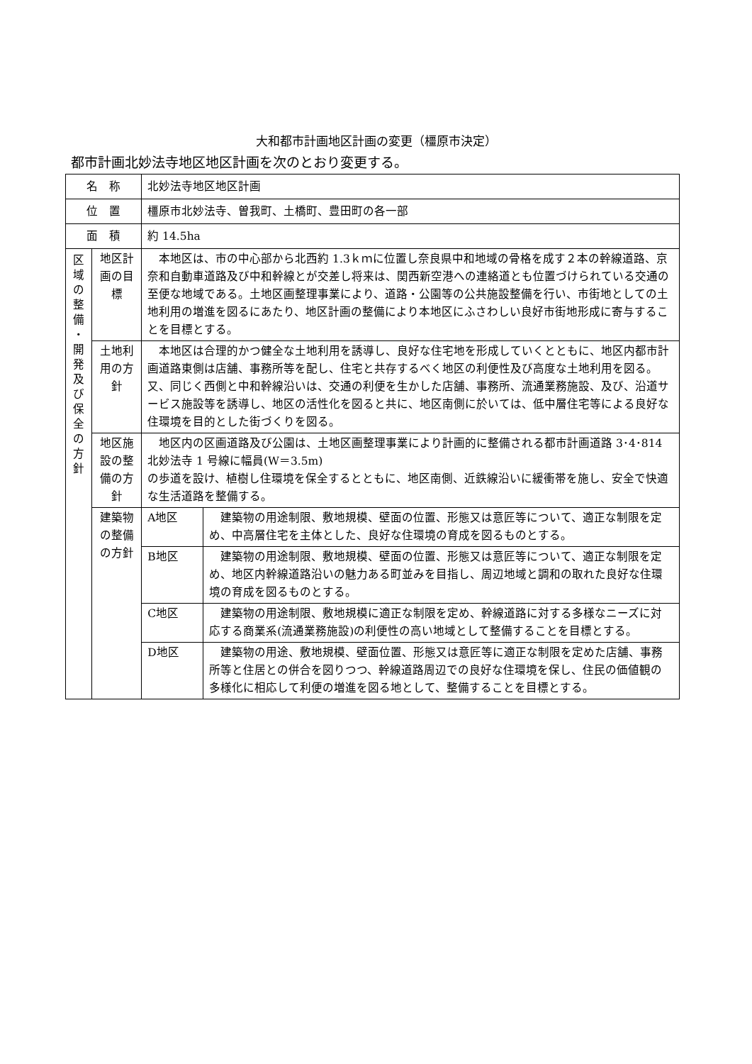大和都市計画地区計画の変更（橿原市決定）
都市計画北妙法寺地区地区計画を次のとおり変更する。
| 名 称 | | 北妙法寺地区地区計画 | | |
| 位 置 | | 橿原市北妙法寺、曽我町、土橋町、豊田町の各一部 | | |
| 面 積 | | 約 14.5ha | | |
| 区 域 の 整 備 ・ 開 発 及 び 保 全 の 方 針 | 地区計画の目標 | | 本地区は、市の中心部から北西約 1.3ｋｍに位置し奈良県中和地域の骨格を成す２本の幹線道路、京奈和自動車道路及び中和幹線とが交差し将来は、関西新空港への連絡道とも位置づけられている交通の至便な地域である。土地区画整理事業により、道路・公園等の公共施設整備を行い、市街地としての土地利用の増進を図るにあたり、地区計画の整備により本地区にふさわしい良好市街地形成に寄与することを目標とする。 | |
| | 土地利用の方針 | | 本地区は合理的かつ健全な土地利用を誘導し、良好な住宅地を形成していくとともに、地区内都市計画道路東側は店舗、事務所等を配し、住宅と共存するべく地区の利便性及び高度な土地利用を図る。又、同じく西側と中和幹線沿いは、交通の利便を生かした店舗、事務所、流通業務施設、及び、沿道サービス施設等を誘導し、地区の活性化を図ると共に、地区南側に於いては、低中層住宅等による良好な住環境を目的とした街づくりを図る。 | |
| | 地区施設の整備の方針 | | 地区内の区画道路及び公園は、土地区画整理事業により計画的に整備される都市計画道路 3･4･814 北妙法寺 1 号線に幅員(W＝3.5m) の歩道を設け、植樹し住環境を保全するとともに、地区南側、近鉄線沿いに緩衝帯を施し、安全で快適な生活道路を整備する。 | |
| | 建築物の整備の方針 | | A地区 | 建築物の用途制限、敷地規模、壁面の位置、形態又は意匠等について、適正な制限を定め、中高層住宅を主体とした、良好な住環境の育成を図るものとする。 |
| | | | B地区 | 建築物の用途制限、敷地規模、壁面の位置、形態又は意匠等について、適正な制限を定め、地区内幹線道路沿いの魅力ある町並みを目指し、周辺地域と調和の取れた良好な住環境の育成を図るものとする。 |
| | | | C地区 | 建築物の用途制限、敷地規模に適正な制限を定め、幹線道路に対する多様なニーズに対応する商業系(流通業務施設)の利便性の高い地域として整備することを目標とする。 |
| | | | D地区 | 建築物の用途、敷地規模、壁面位置、形態又は意匠等に適正な制限を定めた店舗、事務所等と住居との併合を図りつつ、幹線道路周辺での良好な住環境を保し、住民の価値観の多様化に相応して利便の増進を図る地として、整備することを目標とする。 |